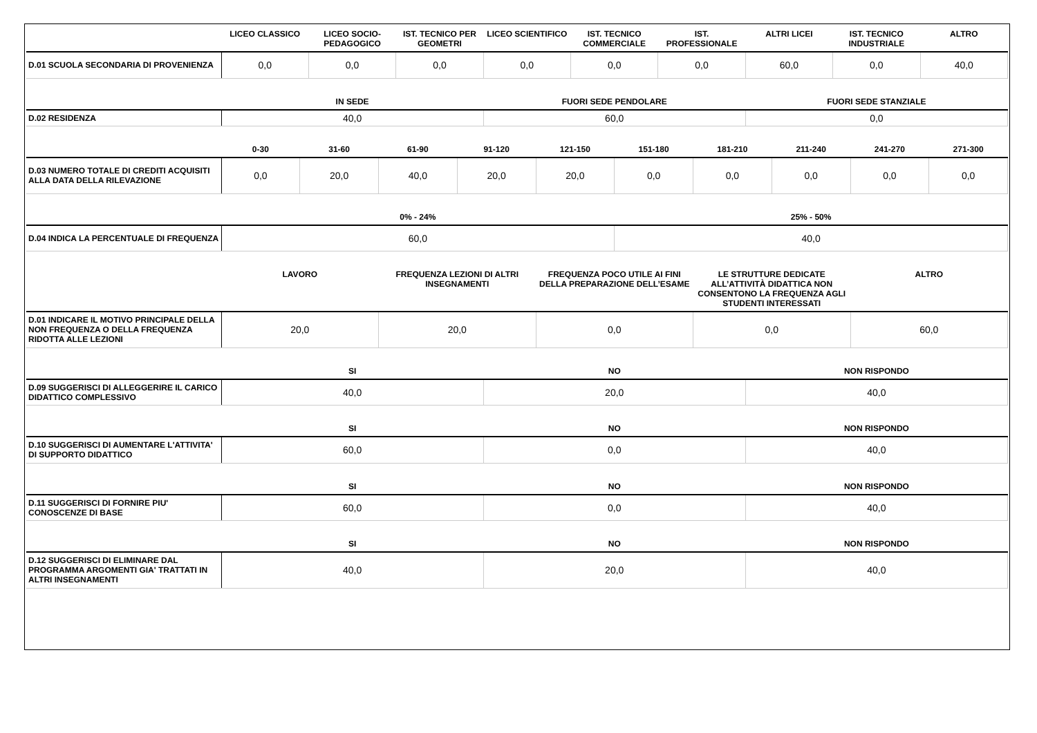| | LICEO CLASSICO | LICEO SOCIO-PEDAGOGICO | IST. TECNICO PER GEOMETRI | LICEO SCIENTIFICO | IST. TECNICO COMMERCIALE | IST. PROFESSIONALE | ALTRI LICEI | IST. TECNICO INDUSTRIALE | ALTRO |
| --- | --- | --- | --- | --- | --- | --- | --- | --- | --- |
| D.01 SCUOLA SECONDARIA DI PROVENIENZA | 0,0 | 0,0 | 0,0 | 0,0 | 0,0 | 0,0 | 60,0 | 0,0 | 40,0 |
| | IN SEDE | FUORI SEDE PENDOLARE | FUORI SEDE STANZIALE |
| --- | --- | --- | --- |
| D.02 RESIDENZA | 40,0 | 60,0 | 0,0 |
| | 0-30 | 31-60 | 61-90 | 91-120 | 121-150 | 151-180 | 181-210 | 211-240 | 241-270 | 271-300 |
| --- | --- | --- | --- | --- | --- | --- | --- | --- | --- | --- |
| D.03 NUMERO TOTALE DI CREDITI ACQUISITI ALLA DATA DELLA RILEVAZIONE | 0,0 | 20,0 | 40,0 | 20,0 | 20,0 | 0,0 | 0,0 | 0,0 | 0,0 | 0,0 |
| | 0% - 24% | 25% - 50% |
| --- | --- | --- |
| D.04 INDICA LA PERCENTUALE DI FREQUENZA | 60,0 | 40,0 |
| | LAVORO | FREQUENZA LEZIONI DI ALTRI INSEGNAMENTI | FREQUENZA POCO UTILE AI FINI DELLA PREPARAZIONE DELL’ESAME | LE STRUTTURE DEDICATE ALL’ATTIVITÀ DIDATTICA NON CONSENTONO LA FREQUENZA AGLI STUDENTI INTERESSATI | ALTRO |
| --- | --- | --- | --- | --- | --- |
| D.01 INDICARE IL MOTIVO PRINCIPALE DELLA NON FREQUENZA O DELLA FREQUENZA RIDOTTA ALLE LEZIONI | 20,0 | 20,0 | 0,0 | 0,0 | 60,0 |
| | SI | NO | NON RISPONDO |
| --- | --- | --- | --- |
| D.09 SUGGERISCI DI ALLEGGERIRE IL CARICO DIDATTICO COMPLESSIVO | 40,0 | 20,0 | 40,0 |
| | SI | NO | NON RISPONDO |
| --- | --- | --- | --- |
| D.10 SUGGERISCI DI AUMENTARE L'ATTIVITA' DI SUPPORTO DIDATTICO | 60,0 | 0,0 | 40,0 |
| | SI | NO | NON RISPONDO |
| --- | --- | --- | --- |
| D.11 SUGGERISCI DI FORNIRE PIU' CONOSCENZE DI BASE | 60,0 | 0,0 | 40,0 |
| | SI | NO | NON RISPONDO |
| --- | --- | --- | --- |
| D.12 SUGGERISCI DI ELIMINARE DAL PROGRAMMA ARGOMENTI GIA' TRATTATI IN ALTRI INSEGNAMENTI | 40,0 | 20,0 | 40,0 |